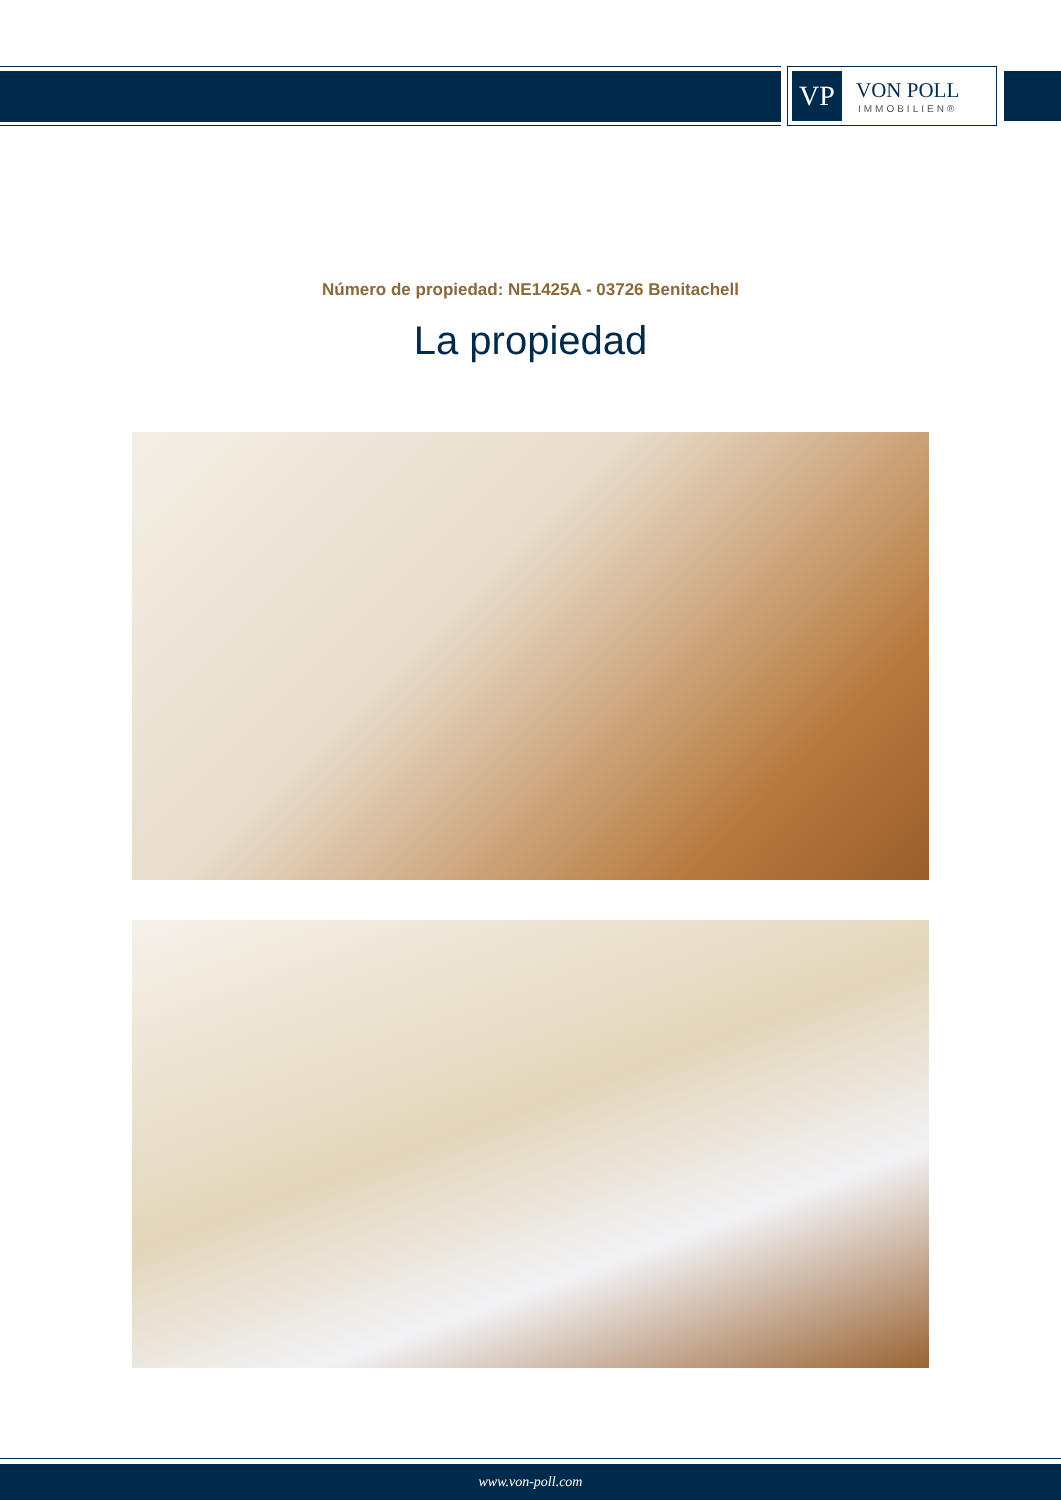VP
VON POLL
IMMOBILIEN®
Número de propiedad: NE1425A - 03726 Benitachell
La propiedad
www.von-poll.com